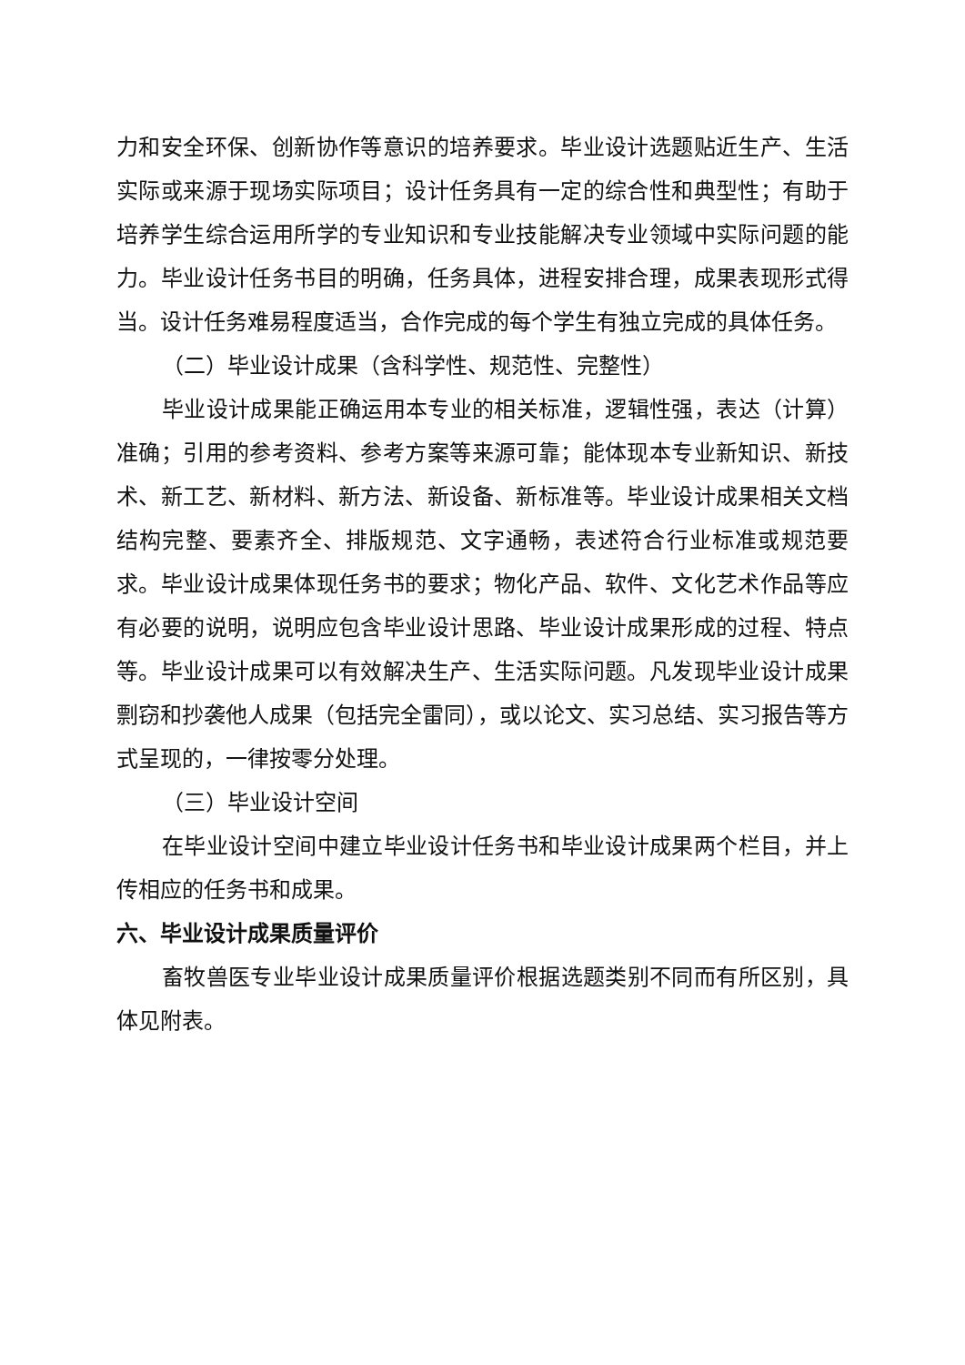力和安全环保、创新协作等意识的培养要求。毕业设计选题贴近生产、生活实际或来源于现场实际项目；设计任务具有一定的综合性和典型性；有助于培养学生综合运用所学的专业知识和专业技能解决专业领域中实际问题的能力。毕业设计任务书目的明确，任务具体，进程安排合理，成果表现形式得当。设计任务难易程度适当，合作完成的每个学生有独立完成的具体任务。
（二）毕业设计成果（含科学性、规范性、完整性）
毕业设计成果能正确运用本专业的相关标准，逻辑性强，表达（计算）准确；引用的参考资料、参考方案等来源可靠；能体现本专业新知识、新技术、新工艺、新材料、新方法、新设备、新标准等。毕业设计成果相关文档结构完整、要素齐全、排版规范、文字通畅，表述符合行业标准或规范要求。毕业设计成果体现任务书的要求；物化产品、软件、文化艺术作品等应有必要的说明，说明应包含毕业设计思路、毕业设计成果形成的过程、特点等。毕业设计成果可以有效解决生产、生活实际问题。凡发现毕业设计成果剽窃和抄袭他人成果（包括完全雷同），或以论文、实习总结、实习报告等方式呈现的，一律按零分处理。
（三）毕业设计空间
在毕业设计空间中建立毕业设计任务书和毕业设计成果两个栏目，并上传相应的任务书和成果。
六、毕业设计成果质量评价
畜牧兽医专业毕业设计成果质量评价根据选题类别不同而有所区别，具体见附表。